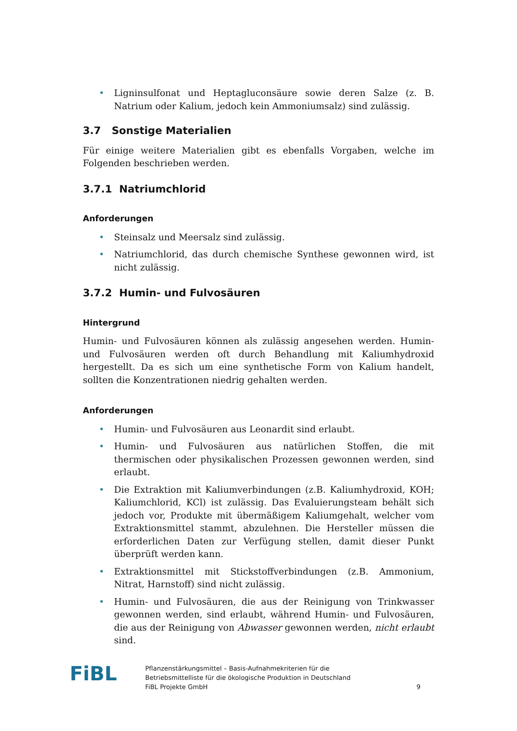• Ligninsulfonat und Heptagluconsäure sowie deren Salze (z. B. Natrium oder Kalium, jedoch kein Ammoniumsalz) sind zulässig.
3.7 Sonstige Materialien
Für einige weitere Materialien gibt es ebenfalls Vorgaben, welche im Folgenden beschrieben werden.
3.7.1 Natriumchlorid
Anforderungen
• Steinsalz und Meersalz sind zulässig.
• Natriumchlorid, das durch chemische Synthese gewonnen wird, ist nicht zulässig.
3.7.2 Humin- und Fulvosäuren
Hintergrund
Humin- und Fulvosäuren können als zulässig angesehen werden. Humin- und Fulvosäuren werden oft durch Behandlung mit Kaliumhydroxid hergestellt. Da es sich um eine synthetische Form von Kalium handelt, sollten die Konzentrationen niedrig gehalten werden.
Anforderungen
• Humin- und Fulvosäuren aus Leonardit sind erlaubt.
• Humin- und Fulvosäuren aus natürlichen Stoffen, die mit thermischen oder physikalischen Prozessen gewonnen werden, sind erlaubt.
• Die Extraktion mit Kaliumverbindungen (z.B. Kaliumhydroxid, KOH; Kaliumchlorid, KCl) ist zulässig. Das Evaluierungsteam behält sich jedoch vor, Produkte mit übermäßigem Kaliumgehalt, welcher vom Extraktionsmittel stammt, abzulehnen. Die Hersteller müssen die erforderlichen Daten zur Verfügung stellen, damit dieser Punkt überprüft werden kann.
• Extraktionsmittel mit Stickstoffverbindungen (z.B. Ammonium, Nitrat, Harnstoff) sind nicht zulässig.
• Humin- und Fulvosäuren, die aus der Reinigung von Trinkwasser gewonnen werden, sind erlaubt, während Humin- und Fulvosäuren, die aus der Reinigung von Abwasser gewonnen werden, nicht erlaubt sind.
FiBL
Pflanzenstärkungsmittel – Basis-Aufnahmekriterien für die
Betriebsmittelliste für die ökologische Produktion in Deutschland
FiBL Projekte GmbH
9